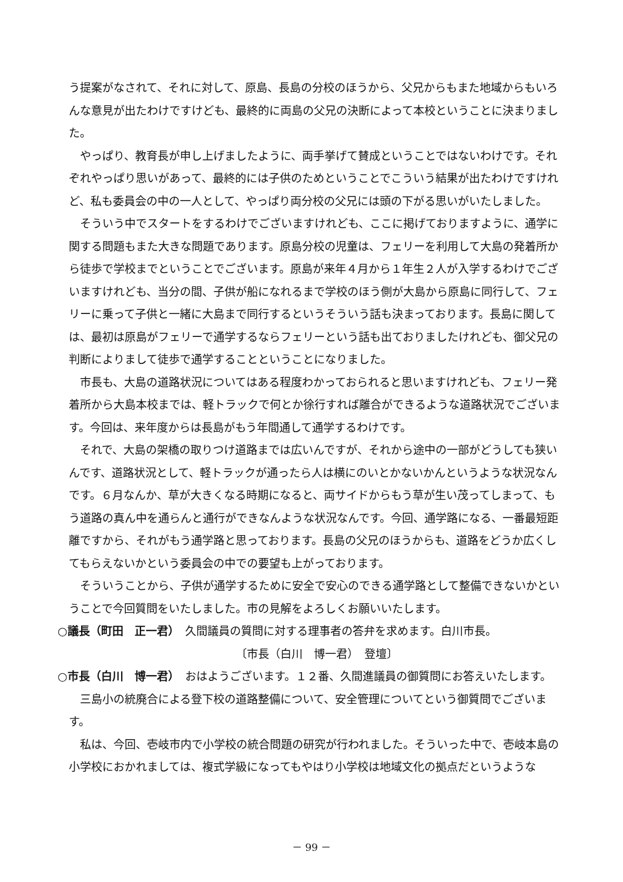う提案がなされて、それに対して、原島、長島の分校のほうから、父兄からもまた地域からもいろんな意見が出たわけですけども、最終的に両島の父兄の決断によって本校ということに決まりました。
やっぱり、教育長が申し上げましたように、両手挙げて賛成ということではないわけです。それぞれやっぱり思いがあって、最終的には子供のためということでこういう結果が出たわけですけれど、私も委員会の中の一人として、やっぱり両分校の父兄には頭の下がる思いがいたしました。
そういう中でスタートをするわけでございますけれども、ここに掲げておりますように、通学に関する問題もまた大きな問題であります。原島分校の児童は、フェリーを利用して大島の発着所から徒歩で学校までということでございます。原島が来年４月から１年生２人が入学するわけでございますけれども、当分の間、子供が船になれるまで学校のほう側が大島から原島に同行して、フェリーに乗って子供と一緒に大島まで同行するというそういう話も決まっております。長島に関しては、最初は原島がフェリーで通学するならフェリーという話も出ておりましたけれども、御父兄の判断によりまして徒歩で通学することということになりました。
市長も、大島の道路状況についてはある程度わかっておられると思いますけれども、フェリー発着所から大島本校までは、軽トラックで何とか徐行すれば離合ができるような道路状況でございます。今回は、来年度からは長島がもう年間通して通学するわけです。
それで、大島の架橋の取りつけ道路までは広いんですが、それから途中の一部がどうしても狭いんです、道路状況として、軽トラックが通ったら人は横にのいとかないかんというような状況なんです。６月なんか、草が大きくなる時期になると、両サイドからもう草が生い茂ってしまって、もう道路の真ん中を通らんと通行ができなんような状況なんです。今回、通学路になる、一番最短距離ですから、それがもう通学路と思っております。長島の父兄のほうからも、道路をどうか広くしてもらえないかという委員会の中での要望も上がっております。
そういうことから、子供が通学するために安全で安心のできる通学路として整備できないかということで今回質問をいたしました。市の見解をよろしくお願いいたします。
○議長（町田　正一君）　久間議員の質問に対する理事者の答弁を求めます。白川市長。
〔市長（白川　博一君）　登壇〕
○市長（白川　博一君）　おはようございます。１２番、久間進議員の御質問にお答えいたします。
三島小の統廃合による登下校の道路整備について、安全管理についてという御質問でございます。
私は、今回、壱岐市内で小学校の統合問題の研究が行われました。そういった中で、壱岐本島の小学校におかれましては、複式学級になってもやはり小学校は地域文化の拠点だというような
－ 99 －